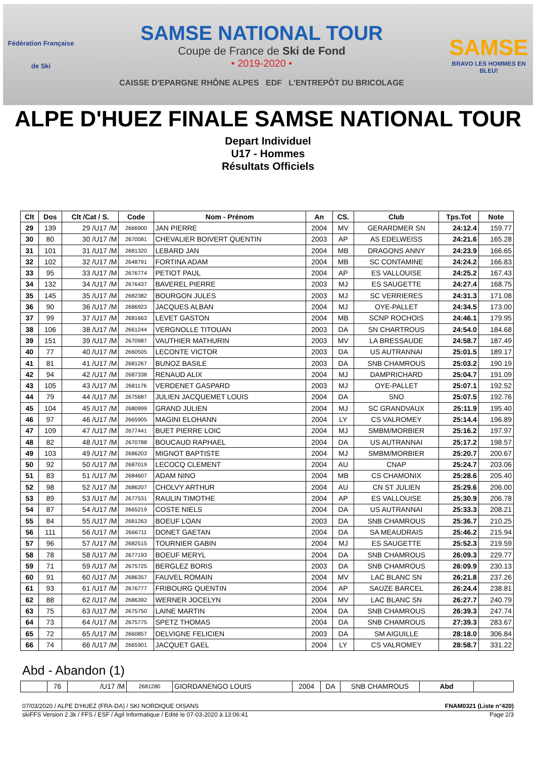Fédération Française
de Ski
SAMSE NATIONAL TOUR
Coupe de France de Ski de Fond
• 2019-2020 •
CAISSE D'EPARGNE RHÔNE ALPES EDF L'ENTREPÔT DU BRICOLAGE
SAMSE
BRAVO LES HOMMES EN BLEU!
ALPE D'HUEZ FINALE SAMSE NATIONAL TOUR
Depart Individuel
U17 - Hommes
Résultats Officiels
| Clt | Dos | Clt /Cat / S. | Code | Nom - Prénom | An | CS. | Club | Tps.Tot | Note |
| --- | --- | --- | --- | --- | --- | --- | --- | --- | --- |
| 29 | 139 | 29 /U17 /M | 2666900 | JAN PIERRE | 2004 | MV | GERARDMER SN | 24:12.4 | 159.77 |
| 30 | 80 | 30 /U17 /M | 2670581 | CHEVALIER BOIVERT QUENTIN | 2003 | AP | AS EDELWEISS | 24:21.6 | 165.28 |
| 31 | 101 | 31 /U17 /M | 2681320 | LEBARD JAN | 2004 | MB | DRAGONS ANNY | 24:23.9 | 166.65 |
| 32 | 102 | 32 /U17 /M | 2648791 | FORTINA ADAM | 2004 | MB | SC CONTAMINE | 24:24.2 | 166.83 |
| 33 | 95 | 33 /U17 /M | 2676774 | PETIOT PAUL | 2004 | AP | ES VALLOUISE | 24:25.2 | 167.43 |
| 34 | 132 | 34 /U17 /M | 2676437 | BAVEREL PIERRE | 2003 | MJ | ES SAUGETTE | 24:27.4 | 168.75 |
| 35 | 145 | 35 /U17 /M | 2682382 | BOURGON JULES | 2003 | MJ | SC VERRIERES | 24:31.3 | 171.08 |
| 36 | 90 | 36 /U17 /M | 2686923 | JACQUES ALBAN | 2004 | MJ | OYE-PALLET | 24:34.5 | 173.00 |
| 37 | 99 | 37 /U17 /M | 2681663 | LEVET GASTON | 2004 | MB | SCNP ROCHOIS | 24:46.1 | 179.95 |
| 38 | 106 | 38 /U17 /M | 2661244 | VERGNOLLE TITOUAN | 2003 | DA | SN CHARTROUS | 24:54.0 | 184.68 |
| 39 | 151 | 39 /U17 /M | 2670987 | VAUTHIER MATHURIN | 2003 | MV | LA BRESSAUDE | 24:58.7 | 187.49 |
| 40 | 77 | 40 /U17 /M | 2660505 | LECONTE VICTOR | 2003 | DA | US AUTRANNAI | 25:01.5 | 189.17 |
| 41 | 81 | 41 /U17 /M | 2681267 | BUNOZ BASILE | 2003 | DA | SNB CHAMROUS | 25:03.2 | 190.19 |
| 42 | 94 | 42 /U17 /M | 2687338 | RENAUD ALIX | 2004 | MJ | DAMPRICHARD | 25:04.7 | 191.09 |
| 43 | 105 | 43 /U17 /M | 2681176 | VERDENET GASPARD | 2003 | MJ | OYE-PALLET | 25:07.1 | 192.52 |
| 44 | 79 | 44 /U17 /M | 2675687 | JULIEN JACQUEMET LOUIS | 2004 | DA | SNO | 25:07.5 | 192.76 |
| 45 | 104 | 45 /U17 /M | 2680999 | GRAND JULIEN | 2004 | MJ | SC GRANDVAUX | 25:11.9 | 195.40 |
| 46 | 97 | 46 /U17 /M | 2665905 | MAGINI ELOHANN | 2004 | LY | CS VALROMEY | 25:14.4 | 196.89 |
| 47 | 109 | 47 /U17 /M | 2677441 | BUET PIERRE LOIC | 2004 | MJ | SMBM/MORBIER | 25:16.2 | 197.97 |
| 48 | 82 | 48 /U17 /M | 2670788 | BOUCAUD RAPHAEL | 2004 | DA | US AUTRANNAI | 25:17.2 | 198.57 |
| 49 | 103 | 49 /U17 /M | 2686203 | MIGNOT BAPTISTE | 2004 | MJ | SMBM/MORBIER | 25:20.7 | 200.67 |
| 50 | 92 | 50 /U17 /M | 2687019 | LECOCQ CLEMENT | 2004 | AU | CNAP | 25:24.7 | 203.06 |
| 51 | 83 | 51 /U17 /M | 2684607 | ADAM NINO | 2004 | MB | CS CHAMONIX | 25:28.6 | 205.40 |
| 52 | 98 | 52 /U17 /M | 2686207 | CHOLVY ARTHUR | 2004 | AU | CN ST JULIEN | 25:29.6 | 206.00 |
| 53 | 89 | 53 /U17 /M | 2677531 | RAULIN TIMOTHE | 2004 | AP | ES VALLOUISE | 25:30.9 | 206.78 |
| 54 | 87 | 54 /U17 /M | 2665219 | COSTE NIELS | 2004 | DA | US AUTRANNAI | 25:33.3 | 208.21 |
| 55 | 84 | 55 /U17 /M | 2681263 | BOEUF LOAN | 2003 | DA | SNB CHAMROUS | 25:36.7 | 210.25 |
| 56 | 111 | 56 /U17 /M | 2666711 | DONET GAETAN | 2004 | DA | SA MEAUDRAIS | 25:46.2 | 215.94 |
| 57 | 96 | 57 /U17 /M | 2682515 | TOURNIER GABIN | 2004 | MJ | ES SAUGETTE | 25:52.3 | 219.59 |
| 58 | 78 | 58 /U17 /M | 2677193 | BOEUF MERYL | 2004 | DA | SNB CHAMROUS | 26:09.3 | 229.77 |
| 59 | 71 | 59 /U17 /M | 2675725 | BERGLEZ BORIS | 2003 | DA | SNB CHAMROUS | 26:09.9 | 230.13 |
| 60 | 91 | 60 /U17 /M | 2686357 | FAUVEL ROMAIN | 2004 | MV | LAC BLANC SN | 26:21.8 | 237.26 |
| 61 | 93 | 61 /U17 /M | 2676777 | FRIBOURG QUENTIN | 2004 | AP | SAUZE BARCEL | 26:24.4 | 238.81 |
| 62 | 88 | 62 /U17 /M | 2686392 | WERNER JOCELYN | 2004 | MV | LAC BLANC SN | 26:27.7 | 240.79 |
| 63 | 75 | 63 /U17 /M | 2675750 | LAINE MARTIN | 2004 | DA | SNB CHAMROUS | 26:39.3 | 247.74 |
| 64 | 73 | 64 /U17 /M | 2675775 | SPETZ THOMAS | 2004 | DA | SNB CHAMROUS | 27:39.3 | 283.67 |
| 65 | 72 | 65 /U17 /M | 2660857 | DELVIGNE FELICIEN | 2003 | DA | SM AIGUILLE | 28:18.0 | 306.84 |
| 66 | 74 | 66 /U17 /M | 2665901 | JACQUET GAEL | 2004 | LY | CS VALROMEY | 28:58.7 | 331.22 |
Abd - Abandon (1)
| | 76 | /U17 /M | 2681280 | GIORDANENGO LOUIS | 2004 | DA | SNB CHAMROUS | Abd | |
07/03/2020 / ALPE D'HUEZ (FRA-DA) / SKI NORDIQUE OISANS FNAM0321 (Liste n°420)
skiFFS Version 2.3k / FFS / ESF / Agil Informatique / Edité le 07-03-2020 à 13:06:41 Page 2/3